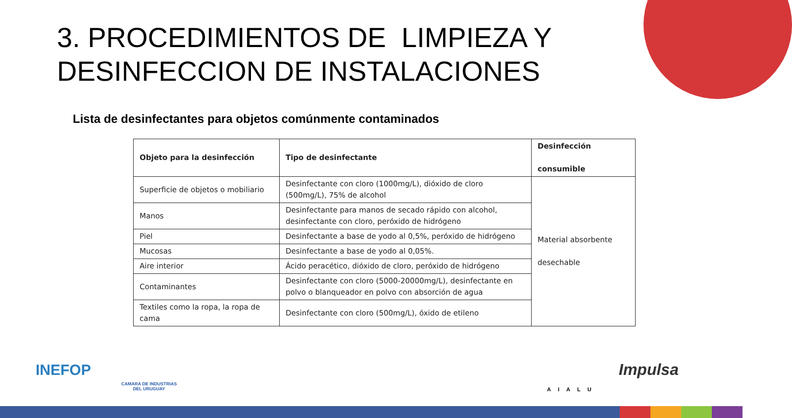3. PROCEDIMIENTOS DE LIMPIEZA Y
DESINFECCION DE INSTALACIONES
Lista de desinfectantes para objetos comúnmente contaminados
| Objeto para la desinfección | Tipo de desinfectante | Desinfección consumible |
| --- | --- | --- |
| Superficie de objetos o mobiliario | Desinfectante con cloro (1000mg/L), dióxido de cloro (500mg/L), 75% de alcohol | Material absorbente desechable |
| Manos | Desinfectante para manos de secado rápido con alcohol, desinfectante con cloro, peróxido de hidrógeno | |
| Piel | Desinfectante a base de yodo al 0,5%, peróxido de hidrógeno | |
| Mucosas | Desinfectante a base de yodo al 0,05%. | |
| Aire interior | Ácido peracético, dióxido de cloro, peróxido de hidrógeno | |
| Contaminantes | Desinfectante con cloro (5000-20000mg/L), desinfectante en polvo o blanqueador en polvo con absorción de agua | |
| Textiles como la ropa, la ropa de cama | Desinfectante con cloro (500mg/L), óxido de etileno | |
INEFOP
CAMARA DE INDUSTRIAS
DEL URUGUAY
AIALU
Impulsa